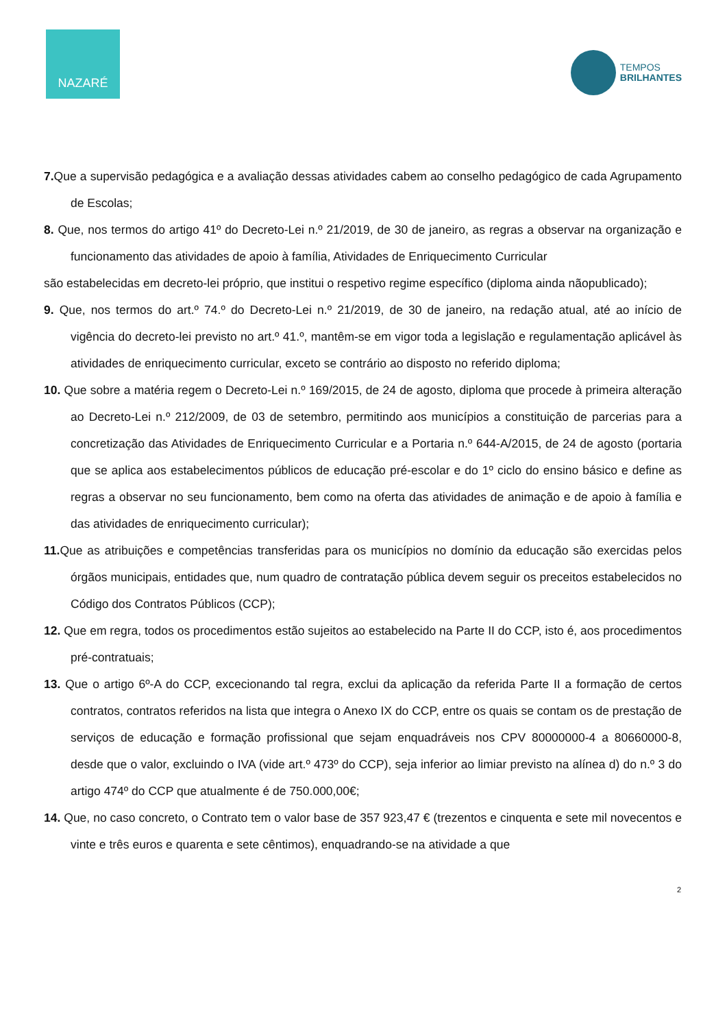NAZARÉ
TEMPOS
BRILHANTES
7. Que a supervisão pedagógica e a avaliação dessas atividades cabem ao conselho pedagógico de cada Agrupamento de Escolas;
8. Que, nos termos do artigo 41º do Decreto-Lei n.º 21/2019, de 30 de janeiro, as regras a observar na organização e funcionamento das atividades de apoio à família, Atividades de Enriquecimento Curricular
são estabelecidas em decreto-lei próprio, que institui o respetivo regime específico (diploma ainda nãopublicado);
9. Que, nos termos do art.º 74.º do Decreto-Lei n.º 21/2019, de 30 de janeiro, na redação atual, até ao início de vigência do decreto-lei previsto no art.º 41.º, mantêm-se em vigor toda a legislação e regulamentação aplicável às atividades de enriquecimento curricular, exceto se contrário ao disposto no referido diploma;
10. Que sobre a matéria regem o Decreto-Lei n.º 169/2015, de 24 de agosto, diploma que procede à primeira alteração ao Decreto-Lei n.º 212/2009, de 03 de setembro, permitindo aos municípios a constituição de parcerias para a concretização das Atividades de Enriquecimento Curricular e a Portaria n.º 644-A/2015, de 24 de agosto (portaria que se aplica aos estabelecimentos públicos de educação pré-escolar e do 1º ciclo do ensino básico e define as regras a observar no seu funcionamento, bem como na oferta das atividades de animação e de apoio à família e das atividades de enriquecimento curricular);
11. Que as atribuições e competências transferidas para os municípios no domínio da educação são exercidas pelos órgãos municipais, entidades que, num quadro de contratação pública devem seguir os preceitos estabelecidos no Código dos Contratos Públicos (CCP);
12. Que em regra, todos os procedimentos estão sujeitos ao estabelecido na Parte II do CCP, isto é, aos procedimentos pré-contratuais;
13. Que o artigo 6º-A do CCP, excecionando tal regra, exclui da aplicação da referida Parte II a formação de certos contratos, contratos referidos na lista que integra o Anexo IX do CCP, entre os quais se contam os de prestação de serviços de educação e formação profissional que sejam enquadráveis nos CPV 80000000-4 a 80660000-8, desde que o valor, excluindo o IVA (vide art.º 473º do CCP), seja inferior ao limiar previsto na alínea d) do n.º 3 do artigo 474º do CCP que atualmente é de 750.000,00€;
14. Que, no caso concreto, o Contrato tem o valor base de 357 923,47 € (trezentos e cinquenta e sete mil novecentos e vinte e três euros e quarenta e sete cêntimos), enquadrando-se na atividade a que
2